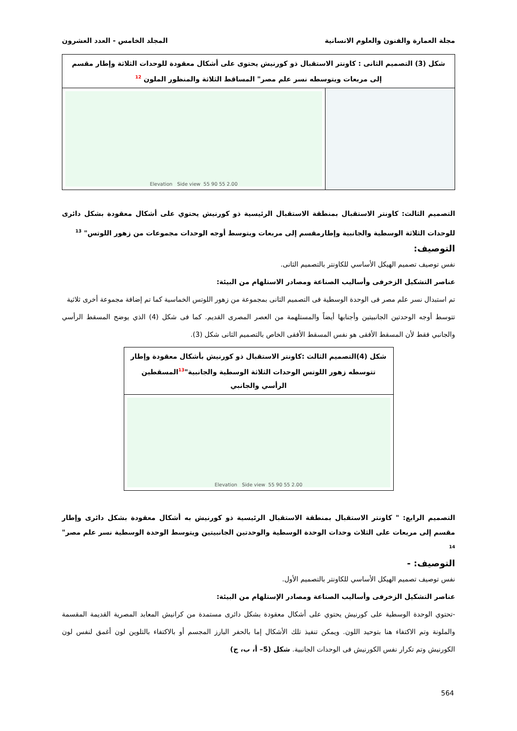مجلة العمارة والفنون والعلوم الانسانية المجلد الخامس - العدد العشرون
شكل (3) التصميم الثانى : كاونتر الاستقبال ذو كورنيش يحتوى على أشكال معقودة للوحدات الثلاثة وإطار مقسم إلى مربعات ويتوسطه نسر علم مصر" المساقط الثلاثة والمنظور الملون <sup>12</sup>
Elevation Side view 55 90 55 2.00
التصميم الثالث: كاونتر الاستقبال بمنطقة الاستقبال الرئيسية ذو كورنيش يحتوي على أشكال معقودة بشكل دائرى للوحدات الثلاثة الوسطية والجانبية وإطارمقسم إلى مربعات ويتوسط أوجه الوحدات مجموعات من زهور اللوتس" <sup>13</sup>
التوصيف:
نفس توصيف تصميم الهيكل الأساسي للكاونتر بالتصميم الثانى.
عناصر التشكيل الزخرفى وأساليب الصناعة ومصادر الاستلهام من البيئة:
تم استبدال نسر علم مصر فى الوحدة الوسطية فى التصميم الثانى بمجموعة من زهور اللوتس الخماسية كما تم إضافة مجموعة أخرى ثلاثية
تتوسط أوجه الوحدتين الجانبيتين وأجنابها أيضاً والمستلهمة من العصر المصرى القديم. كما فى شكل (4) الذي يوضح المسقط الرأسي والجانبي فقط لأن المسقط الأفقى هو نفس المسقط الأفقى الخاص بالتصميم الثانى شكل (3).
شكل (4)التصميم الثالث :كاونتر الاستقبال ذو كورنيش بأشكال معقودة وإطار تتوسطه زهور اللوتس الوحدات الثلاثة الوسطية والجانبية"<sup>13</sup>المسقطين الرأسي والجانبي
Elevation Side view 55 90 55 2.00
التصميم الرابع: " كاونتر الاستقبال بمنطقة الاستقبال الرئيسية ذو كورنيش به أشكال معقودة بشكل دائرى وإطار مقسم إلى مربعات على الثلاث وحدات الوحدة الوسطية والوحدتين الجانبيتين ويتوسط الوحدة الوسطية نسر علم مصر" <sup>14</sup>
التوصيف: -
نفس توصيف تصميم الهيكل الأساسي للكاونتر بالتصميم الأول.
عناصر التشكيل الزخرفى وأساليب الصناعة ومصادر الإستلهام من البيئة:
-تحتوي الوحدة الوسطية على كورنيش يحتوي على أشكال معقودة بشكل دائرى مستمدة من كرانيش المعابد المصرية القديمة المقسمة والملونة وتم الاكتفاء هنا بتوحيد اللون. ويمكن تنفيذ تلك الأشكال إما بالحفر البارز المجسم أو بالاكتفاء بالتلوين لون أغمق لنفس لون الكورنيش وتم تكرار نفس الكورنيش فى الوحدات الجانبية. شكل (5– أ، ب، ج)
564